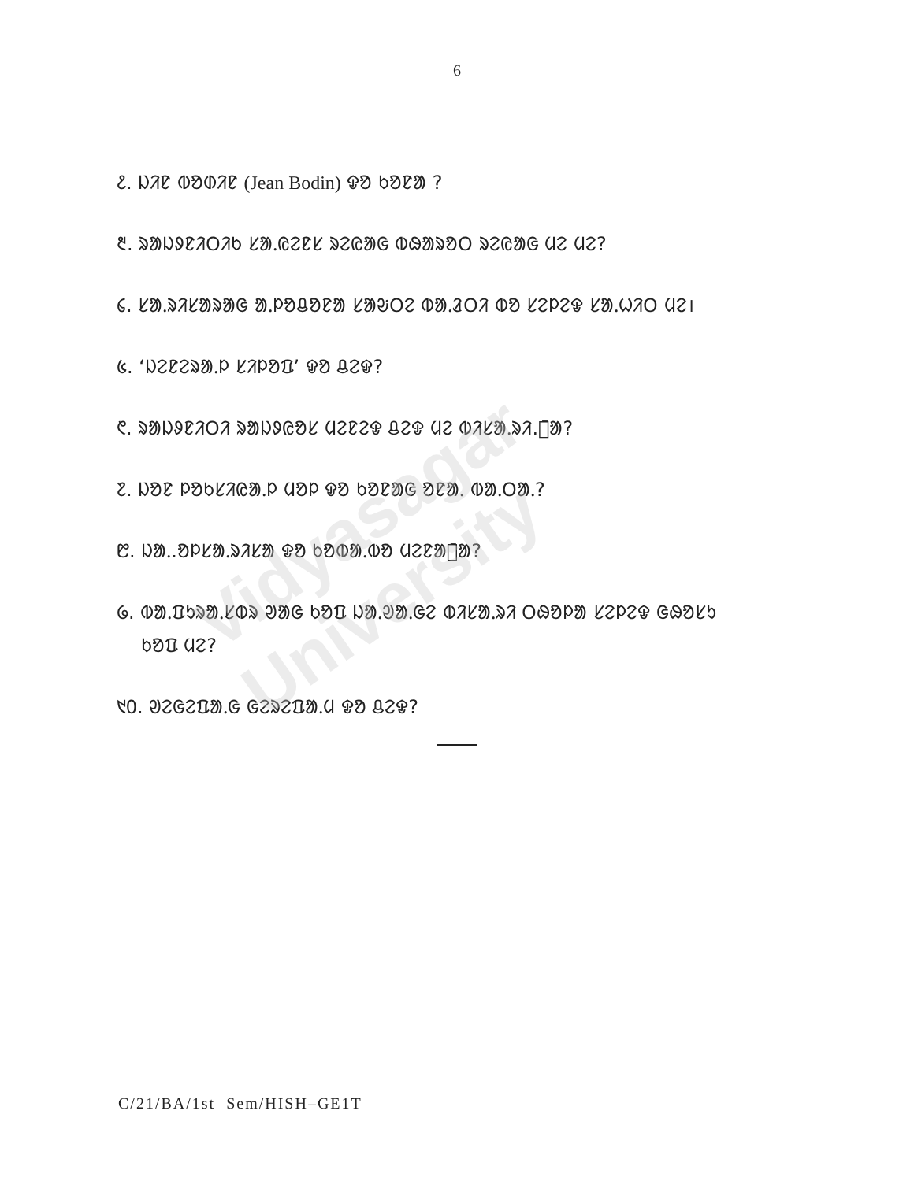6
᱒. ᱡᱤᱱ ᱵᱚᱰᱤᱱ (Jean Bodin) ᱫᱚ ᱠᱚᱱᱟ ?
᱓. ᱨᱟᱡᱽᱱᱤᱛᱤᱠ ᱥᱟᱹᱭᱮᱱᱥ ᱨᱮᱭᱟᱜ ᱵᱷᱟᱨᱚᱛ ᱨᱮᱭᱟᱜ ᱢᱮ ᱢᱮ?
᱔. ᱥᱟᱹᱨᱤᱥᱟᱨᱟᱜ ᱟᱹᱞᱚᱪᱚᱱᱟ ᱥᱟᱶᱛᱮ ᱵᱟᱹᱲᱛᱤ ᱵᱚ ᱥᱮᱞᱮᱫ ᱥᱟᱹᱦᱤᱛ ᱢᱮ।
᱕. ‘ᱡᱮᱱᱮᱨᱟᱹᱞ ᱥᱤᱞᱚᱯ’ ᱫᱚ ᱪᱮᱫ?
᱖. ᱨᱟᱡᱽᱱᱤᱛᱤ ᱨᱟᱡᱽᱭᱚᱥ ᱢᱮᱱᱮᱫ ᱪᱮᱫ ᱢᱮ ᱵᱤᱥᱟᱹᱨᱤ.ᱥ̄ᱟ?
᱗. ᱡᱚᱱ ᱞᱚᱠᱥᱤᱭᱟᱹᱞ ᱢᱚᱞ ᱫᱚ ᱠᱚᱱᱟᱜ ᱚᱱᱟᱹ ᱵᱟᱹᱛᱟᱹ?
᱘. ᱡᱟᱹ.ᱚᱞᱥᱟᱹᱨᱤᱥᱟ ᱫᱚ ᱠᱚᱵᱟᱹᱵᱚ ᱢᱮᱱᱟᱜ̄ᱟ?
᱙. ᱵᱟᱹᱯᱩᱨᱟᱹᱥᱵᱨ ᱣᱟᱜ ᱠᱚᱯ ᱡᱟᱹᱣᱟᱹᱜᱮ ᱵᱤᱥᱟᱹᱨᱤ ᱛᱷᱚᱞᱟ ᱥᱮᱞᱮᱫ ᱜᱷᱚᱥᱩ
ᱠᱚᱯ ᱢᱮ?
᱑᱐. ᱣᱮᱜᱮᱯᱟᱹᱜ ᱜᱮᱨᱮᱯᱟᱹᱢ ᱫᱚ ᱪᱮᱫ?
Vidyasagar University
C/21/BA/1st Sem/HISH–GE1T